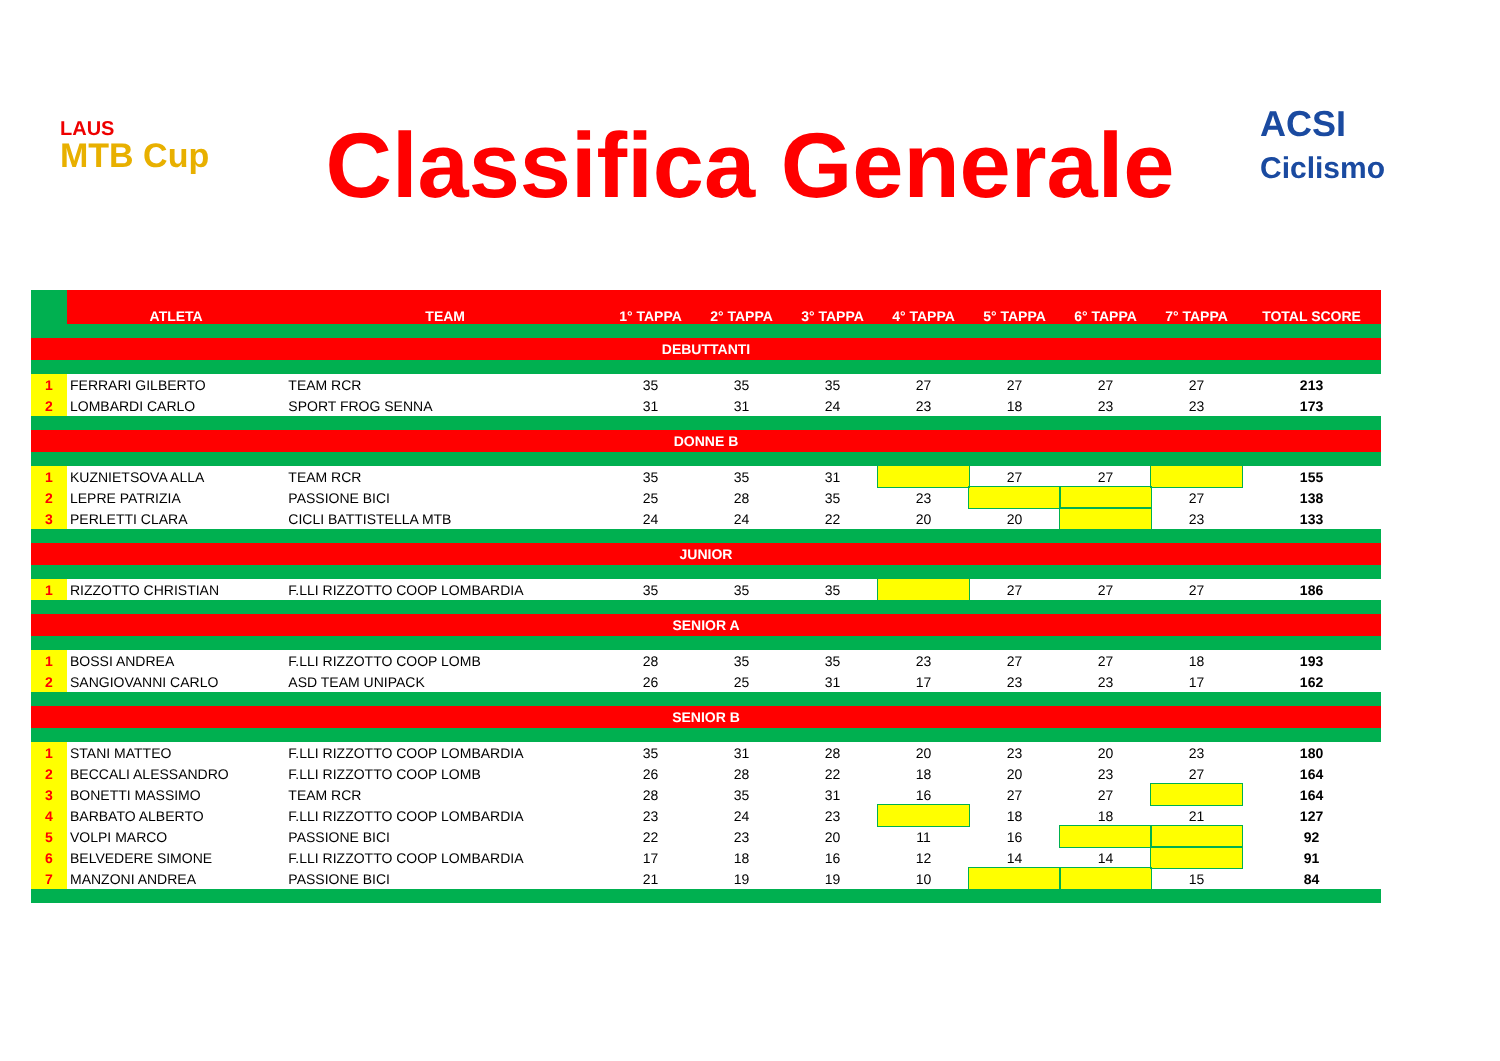LAUS
MTB Cup
Classifica Generale
ACSI Ciclismo
| | ATLETA | TEAM | 1° TAPPA | 2° TAPPA | 3° TAPPA | 4° TAPPA | 5° TAPPA | 6° TAPPA | 7° TAPPA | TOTAL SCORE |
| --- | --- | --- | --- | --- | --- | --- | --- | --- | --- | --- |
| DEBUTTANTI | | | | | | | | | | |
| 1 | FERRARI GILBERTO | TEAM RCR | 35 | 35 | 35 | 27 | 27 | 27 | 27 | 213 |
| 2 | LOMBARDI CARLO | SPORT FROG SENNA | 31 | 31 | 24 | 23 | 18 | 23 | 23 | 173 |
| DONNE B | | | | | | | | | | |
| 1 | KUZNIETSOVA ALLA | TEAM RCR | 35 | 35 | 31 | | 27 | 27 | | 155 |
| 2 | LEPRE PATRIZIA | PASSIONE BICI | 25 | 28 | 35 | 23 | | | 27 | 138 |
| 3 | PERLETTI CLARA | CICLI BATTISTELLA MTB | 24 | 24 | 22 | 20 | 20 | | 23 | 133 |
| JUNIOR | | | | | | | | | | |
| 1 | RIZZOTTO CHRISTIAN | F.LLI RIZZOTTO COOP LOMBARDIA | 35 | 35 | 35 | | 27 | 27 | 27 | 186 |
| SENIOR A | | | | | | | | | | |
| 1 | BOSSI ANDREA | F.LLI RIZZOTTO COOP LOMB | 28 | 35 | 35 | 23 | 27 | 27 | 18 | 193 |
| 2 | SANGIOVANNI CARLO | ASD TEAM UNIPACK | 26 | 25 | 31 | 17 | 23 | 23 | 17 | 162 |
| SENIOR B | | | | | | | | | | |
| 1 | STANI MATTEO | F.LLI RIZZOTTO COOP LOMBARDIA | 35 | 31 | 28 | 20 | 23 | 20 | 23 | 180 |
| 2 | BECCALI ALESSANDRO | F.LLI RIZZOTTO COOP LOMB | 26 | 28 | 22 | 18 | 20 | 23 | 27 | 164 |
| 3 | BONETTI MASSIMO | TEAM RCR | 28 | 35 | 31 | 16 | 27 | 27 | | 164 |
| 4 | BARBATO ALBERTO | F.LLI RIZZOTTO COOP LOMBARDIA | 23 | 24 | 23 | | 18 | 18 | 21 | 127 |
| 5 | VOLPI MARCO | PASSIONE BICI | 22 | 23 | 20 | 11 | 16 | | | 92 |
| 6 | BELVEDERE SIMONE | F.LLI RIZZOTTO COOP LOMBARDIA | 17 | 18 | 16 | 12 | 14 | 14 | | 91 |
| 7 | MANZONI ANDREA | PASSIONE BICI | 21 | 19 | 19 | 10 | | | 15 | 84 |